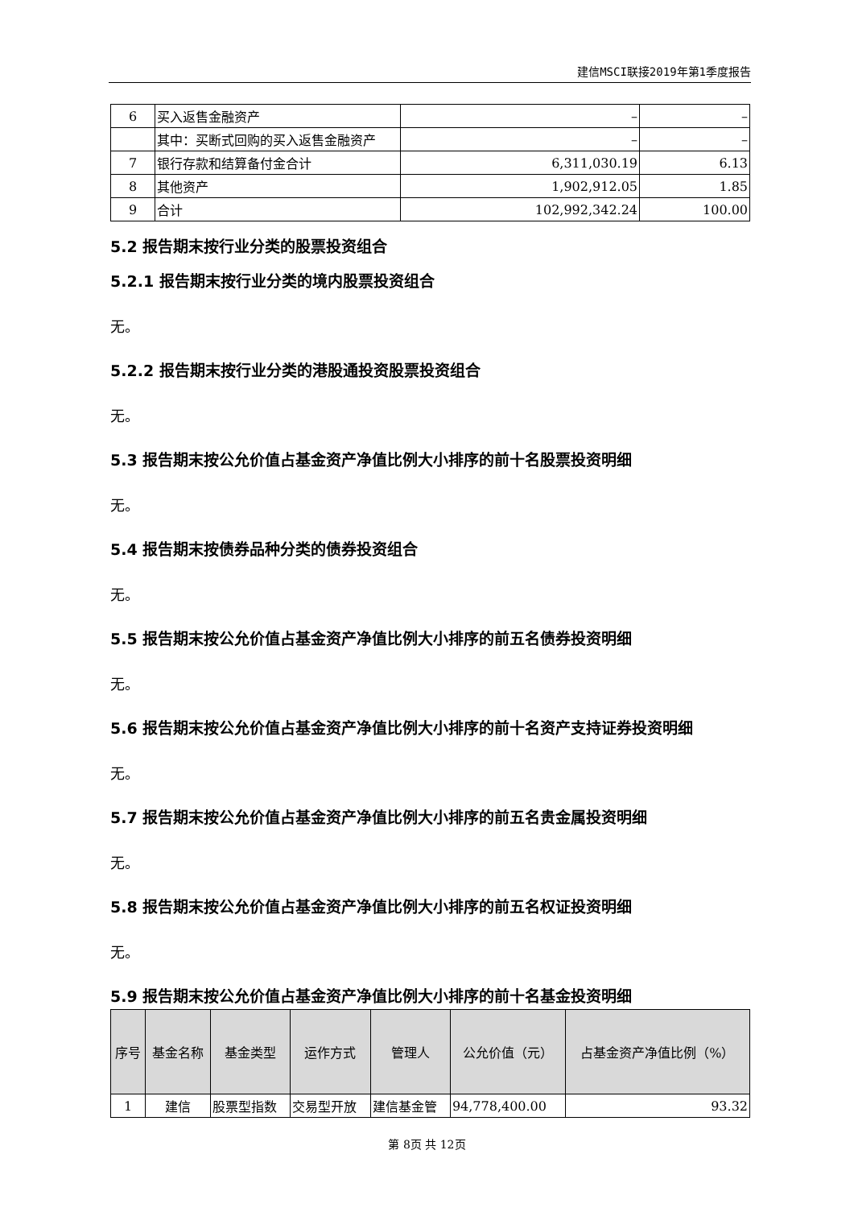建信MSCI联接2019年第1季度报告
| 6 | 买入返售金融资产 | – | – |
| | 其中：买断式回购的买入返售金融资产 | – | – |
| 7 | 银行存款和结算备付金合计 | 6,311,030.19 | 6.13 |
| 8 | 其他资产 | 1,902,912.05 | 1.85 |
| 9 | 合计 | 102,992,342.24 | 100.00 |
5.2 报告期末按行业分类的股票投资组合
5.2.1 报告期末按行业分类的境内股票投资组合
无。
5.2.2 报告期末按行业分类的港股通投资股票投资组合
无。
5.3 报告期末按公允价值占基金资产净值比例大小排序的前十名股票投资明细
无。
5.4 报告期末按债券品种分类的债券投资组合
无。
5.5 报告期末按公允价值占基金资产净值比例大小排序的前五名债券投资明细
无。
5.6 报告期末按公允价值占基金资产净值比例大小排序的前十名资产支持证券投资明细
无。
5.7 报告期末按公允价值占基金资产净值比例大小排序的前五名贵金属投资明细
无。
5.8 报告期末按公允价值占基金资产净值比例大小排序的前五名权证投资明细
无。
5.9 报告期末按公允价值占基金资产净值比例大小排序的前十名基金投资明细
| 序号 | 基金名称 | 基金类型 | 运作方式 | 管理人 | 公允价值（元） | 占基金资产净值比例（%） |
| --- | --- | --- | --- | --- | --- | --- |
| 1 | 建信 | 股票型指数 | 交易型开放 | 建信基金管 | 94,778,400.00 | 93.32 |
第 8页 共 12页